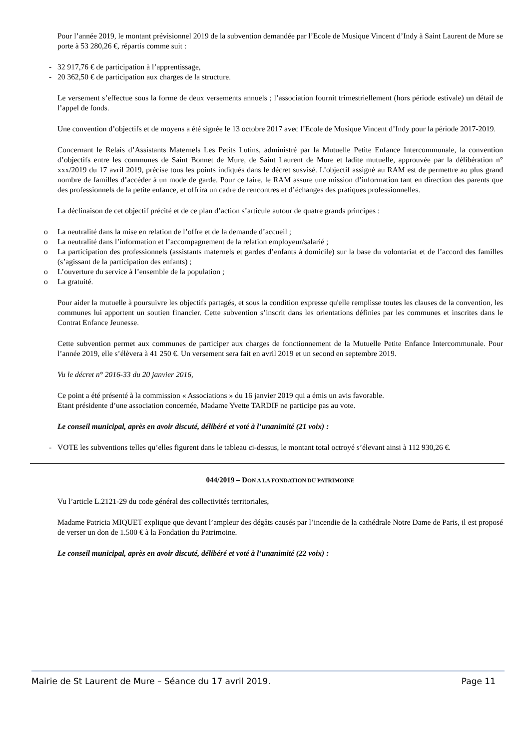Pour l’année 2019, le montant prévisionnel 2019 de la subvention demandée par l’Ecole de Musique Vincent d’Indy à Saint Laurent de Mure se porte à 53 280,26 €, répartis comme suit :
- 32 917,76 € de participation à l’apprentissage,
- 20 362,50 € de participation aux charges de la structure.
Le versement s’effectue sous la forme de deux versements annuels ; l’association fournit trimestriellement (hors période estivale) un détail de l’appel de fonds.
Une convention d’objectifs et de moyens a été signée le 13 octobre 2017 avec l’Ecole de Musique Vincent d’Indy pour la période 2017-2019.
Concernant le Relais d’Assistants Maternels Les Petits Lutins, administré par la Mutuelle Petite Enfance Intercommunale, la convention d’objectifs entre les communes de Saint Bonnet de Mure, de Saint Laurent de Mure et ladite mutuelle, approuvée par la délibération n° xxx/2019 du 17 avril 2019, précise tous les points indiqués dans le décret susvisé. L’objectif assigné au RAM est de permettre au plus grand nombre de familles d’accéder à un mode de garde. Pour ce faire, le RAM assure une mission d’information tant en direction des parents que des professionnels de la petite enfance, et offrira un cadre de rencontres et d’échanges des pratiques professionnelles.
La déclinaison de cet objectif précité et de ce plan d’action s’articule autour de quatre grands principes :
o La neutralité dans la mise en relation de l’offre et de la demande d’accueil ;
o La neutralité dans l’information et l’accompagnement de la relation employeur/salarié ;
o La participation des professionnels (assistants maternels et gardes d’enfants à domicile) sur la base du volontariat et de l’accord des familles (s’agissant de la participation des enfants) ;
o L’ouverture du service à l’ensemble de la population ;
o La gratuité.
Pour aider la mutuelle à poursuivre les objectifs partagés, et sous la condition expresse qu'elle remplisse toutes les clauses de la convention, les communes lui apportent un soutien financier. Cette subvention s’inscrit dans les orientations définies par les communes et inscrites dans le Contrat Enfance Jeunesse.
Cette subvention permet aux communes de participer aux charges de fonctionnement de la Mutuelle Petite Enfance Intercommunale. Pour l’année 2019, elle s’élèvera à 41 250 €. Un versement sera fait en avril 2019 et un second en septembre 2019.
Vu le décret n° 2016-33 du 20 janvier 2016,
Ce point a été présenté à la commission « Associations » du 16 janvier 2019 qui a émis un avis favorable.
Etant présidente d’une association concernée, Madame Yvette TARDIF ne participe pas au vote.
Le conseil municipal, après en avoir discuté, délibéré et voté à l’unanimité (21 voix) :
- VOTE les subventions telles qu’elles figurent dans le tableau ci-dessus, le montant total octroyé s’élevant ainsi à 112 930,26 €.
044/2019 – DON A LA FONDATION DU PATRIMOINE
Vu l’article L.2121-29 du code général des collectivités territoriales,
Madame Patricia MIQUET explique que devant l’ampleur des dégâts causés par l’incendie de la cathédrale Notre Dame de Paris, il est proposé de verser un don de 1.500 € à la Fondation du Patrimoine.
Le conseil municipal, après en avoir discuté, délibéré et voté à l’unanimité (22 voix) :
Mairie de St Laurent de Mure – Séance du 17 avril 2019. Page 11